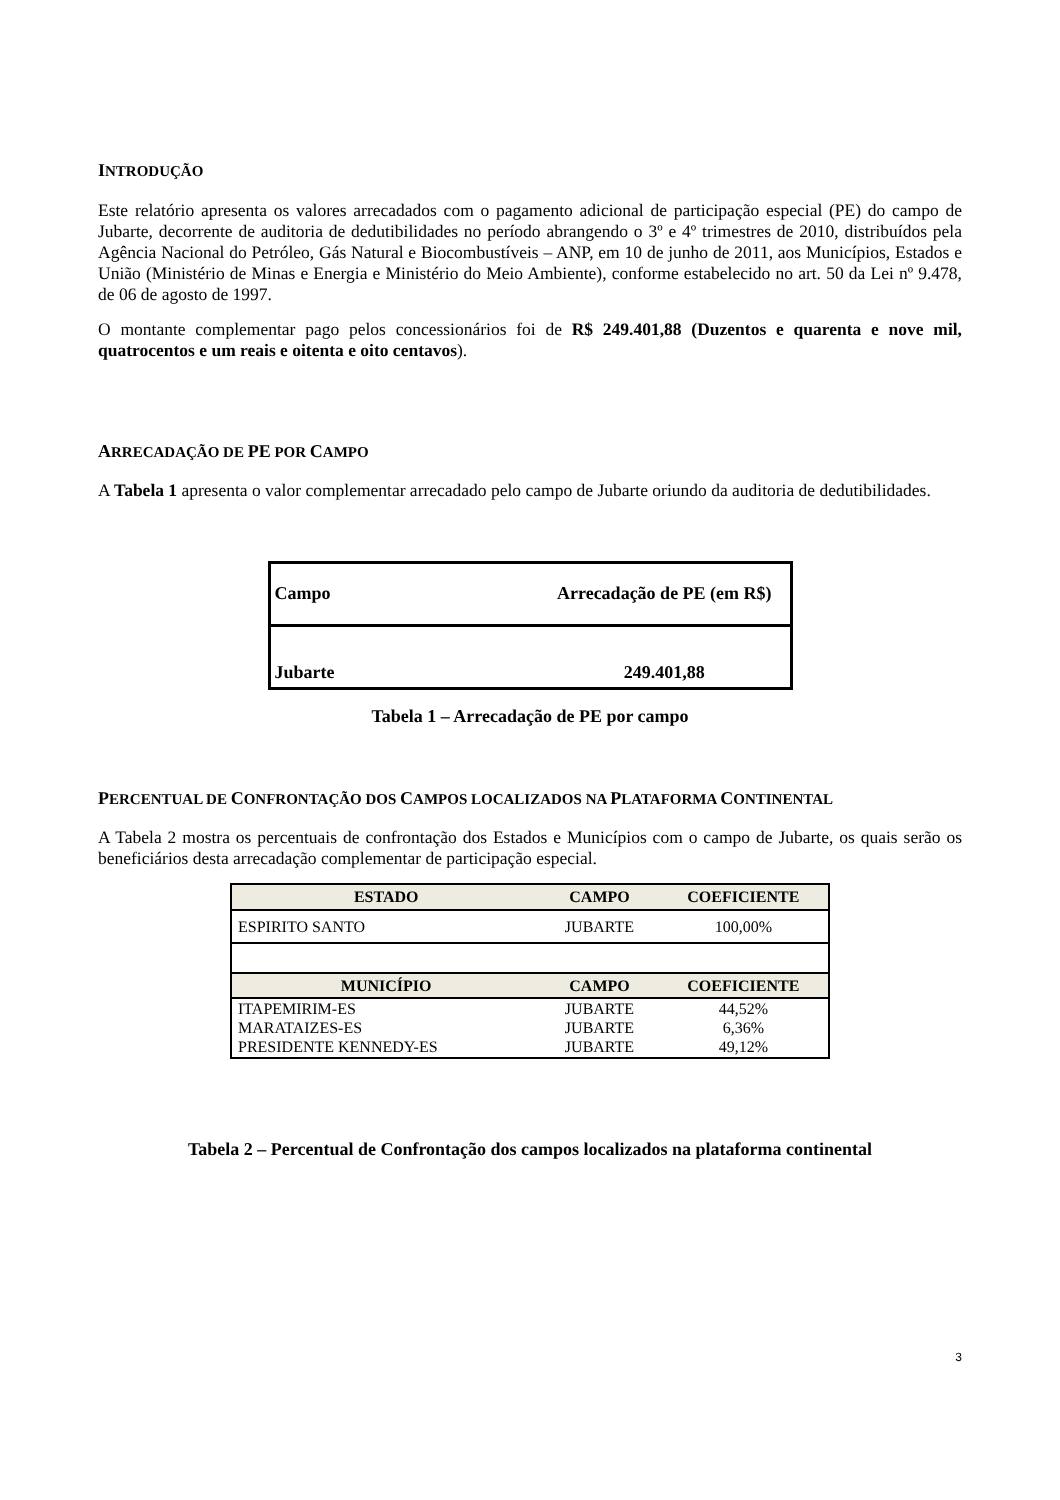INTRODUÇÃO
Este relatório apresenta os valores arrecadados com o pagamento adicional de participação especial (PE) do campo de Jubarte, decorrente de auditoria de dedutibilidades no período abrangendo o 3º e 4º trimestres de 2010, distribuídos pela Agência Nacional do Petróleo, Gás Natural e Biocombustíveis – ANP, em 10 de junho de 2011, aos Municípios, Estados e União (Ministério de Minas e Energia e Ministério do Meio Ambiente), conforme estabelecido no art. 50 da Lei nº 9.478, de 06 de agosto de 1997.
O montante complementar pago pelos concessionários foi de R$ 249.401,88 (Duzentos e quarenta e nove mil, quatrocentos e um reais e oitenta e oito centavos).
ARRECADAÇÃO DE PE POR CAMPO
A Tabela 1 apresenta o valor complementar arrecadado pelo campo de Jubarte oriundo da auditoria de dedutibilidades.
| Campo | Arrecadação de PE (em R$) |
| Jubarte | 249.401,88 |
Tabela 1 – Arrecadação de PE por campo
PERCENTUAL DE CONFRONTAÇÃO DOS CAMPOS LOCALIZADOS NA PLATAFORMA CONTINENTAL
A Tabela 2 mostra os percentuais de confrontação dos Estados e Municípios com o campo de Jubarte, os quais serão os beneficiários desta arrecadação complementar de participação especial.
| ESTADO | CAMPO | COEFICIENTE |
| --- | --- | --- |
| ESPIRITO SANTO | JUBARTE | 100,00% |
| MUNICÍPIO | CAMPO | COEFICIENTE |
| ITAPEMIRIM-ES | JUBARTE | 44,52% |
| MARATAIZES-ES | JUBARTE | 6,36% |
| PRESIDENTE KENNEDY-ES | JUBARTE | 49,12% |
Tabela 2 – Percentual de Confrontação dos campos localizados na plataforma continental
3